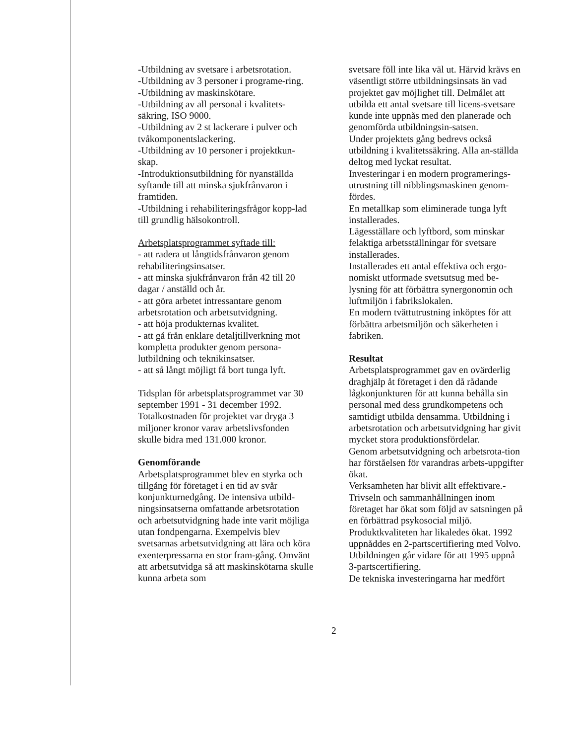-Utbildning av svetsare i arbetsrotation.
-Utbildning av 3 personer i programe-ring.
-Utbildning av maskinskötare.
-Utbildning av all personal i kvalitets-säkring, ISO 9000.
-Utbildning av 2 st lackerare i pulver och tvåkomponentslackering.
-Utbildning av 10 personer i projektkun-skap.
-Introduktionsutbildning för nyanställda syftande till att minska sjukfrånvaron i framtiden.
-Utbildning i rehabiliteringsfrågor kopp-lad till grundlig hälsokontroll.
Arbetsplatsprogrammet syftade till:
- att radera ut långtidsfrånvaron genom rehabiliteringsinsatser.
- att minska sjukfrånvaron från 42 till 20 dagar / anställd och år.
- att göra arbetet intressantare genom arbetsrotation och arbetsutvidgning.
- att höja produkternas kvalitet.
- att gå från enklare detaljtillverkning mot kompletta produkter genom persona-lutbildning och teknikinsatser.
- att så långt möjligt få bort tunga lyft.
Tidsplan för arbetsplatsprogrammet var 30 september 1991 - 31 december 1992. Totalkostnaden för projektet var dryga 3 miljoner kronor varav arbetslivsfonden skulle bidra med 131.000 kronor.
Genomförande
Arbetsplatsprogrammet blev en styrka och tillgång för företaget i en tid av svår konjunkturnedgång. De intensiva utbild-ningsinsatserna omfattande arbetsrotation och arbetsutvidgning hade inte varit möjliga utan fondpengarna. Exempelvis blev svetsarnas arbetsutvidgning att lära och köra exenterpressarna en stor fram-gång. Omvänt att arbetsutvidga så att maskinskötarna skulle kunna arbeta som
svetsare föll inte lika väl ut. Härvid krävs en väsentligt större utbildningsinsats än vad projektet gav möjlighet till. Delmålet att utbilda ett antal svetsare till licens-svetsare kunde inte uppnås med den planerade och genomförda utbildningsin-satsen.
Under projektets gång bedrevs också utbildning i kvalitetssäkring. Alla an-ställda deltog med lyckat resultat.
Investeringar i en modern programerings-utrustning till nibblingsmaskinen genom-fördes.
En metallkap som eliminerade tunga lyft installerades.
Lägesställare och lyftbord, som minskar felaktiga arbetsställningar för svetsare installerades.
Installerades ett antal effektiva och ergo-nomiskt utformade svetsutsug med be-lysning för att förbättra synergonomin och luftmiljön i fabrikslokalen.
En modern tvättutrustning inköptes för att förbättra arbetsmiljön och säkerheten i fabriken.
Resultat
Arbetsplatsprogrammet gav en ovärderlig draghjälp åt företaget i den då rådande lågkonjunkturen för att kunna behålla sin personal med dess grundkompetens och samtidigt utbilda densamma. Utbildning i arbetsrotation och arbetsutvidgning har givit mycket stora produktionsfördelar.
Genom arbetsutvidgning och arbetsrota-tion har förståelsen för varandras arbets-uppgifter ökat.
Verksamheten har blivit allt effektivare.-Trivseln och sammanhållningen inom företaget har ökat som följd av satsningen på en förbättrad psykosocial miljö.
Produktkvaliteten har likaledes ökat. 1992 uppnåddes en 2-partscertifiering med Volvo. Utbildningen går vidare för att 1995 uppnå 3-partscertifiering.
De tekniska investeringarna har medfört
2